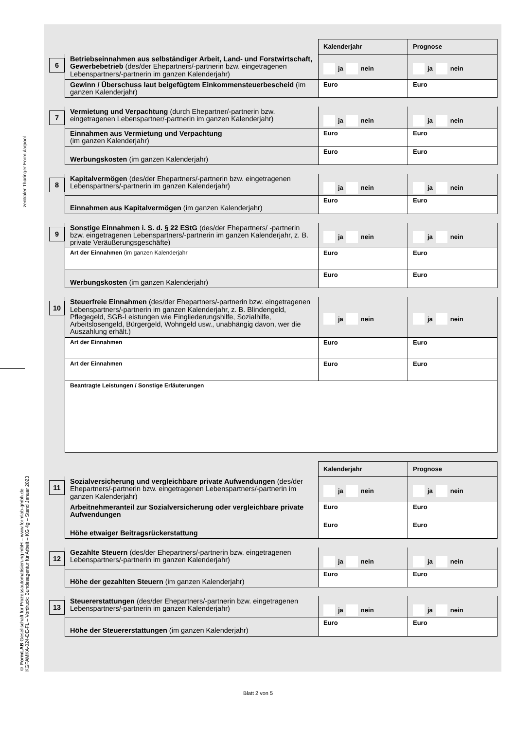zentraler Thüringer Formularpool
© FormLAB Gesellschaft für Prozessautomatisierung mbH – www.formlab-gmbh.de
KGFAMKA-024-DE-FL – Vordruck: Bundesagentur für Arbeit – KG 4g – Stand Januar 2023
| | | Kalenderjahr | Prognose |
| 6 | Betriebseinnahmen aus selbständiger Arbeit, Land- und Forst­wirtschaft, Gewerbebetrieb (des/der Ehepartners/-partnerin bzw. eingetragenen Lebenspartners/-partnerin im ganzen Kalenderjahr) | ja nein | ja nein |
| | Gewinn / Überschuss laut beigefügtem Einkommensteuerbescheid (im ganzen Kalenderjahr) | Euro | Euro |
| 7 | Vermietung und Verpachtung (durch Ehepartner/-partnerin bzw. eingetragenen Lebenspartner/-partnerin im ganzen Kalenderjahr) | ja nein | ja nein |
| | Einnahmen aus Vermietung und Verpachtung (im ganzen Kalenderjahr) | Euro | Euro |
| | Werbungskosten (im ganzen Kalenderjahr) | Euro | Euro |
| 8 | Kapitalvermögen (des/der Ehepartners/-partnerin bzw. eingetragenen Lebenspartners/-partnerin im ganzen Kalenderjahr) | ja nein | ja nein |
| | Einnahmen aus Kapitalvermögen (im ganzen Kalenderjahr) | Euro | Euro |
| 9 | Sonstige Einnahmen i. S. d. § 22 EStG (des/der Ehepartners/ -partnerin bzw. eingetragenen Lebenspartners/-partnerin im ganzen Kalenderjahr, z. B. private Veräußerungsgeschäfte) | ja nein | ja nein |
| | Art der Einnahmen (im ganzen Kalenderjahr | Euro | Euro |
| | Werbungskosten (im ganzen Kalenderjahr) | Euro | Euro |
| 10 | Steuerfreie Einnahmen (des/der Ehepartners/-partnerin bzw. eingetragenen Lebenspartners/-partnerin im ganzen Kalenderjahr, z. B. Blindengeld, Pflegegeld, SGB-Leistungen wie Eingliederungs­hilfe, Sozialhilfe, Arbeitslosengeld, Bürgergeld, Wohngeld usw., unabhängig davon, wer die Auszahlung erhält.) | ja nein | ja nein |
| | Art der Einnahmen | Euro | Euro |
| | Art der Einnahmen | Euro | Euro |
| | Beantragte Leistungen / Sonstige Erläuterungen | | |
| | | Kalenderjahr | Prognose |
| 11 | Sozialversicherung und vergleichbare private Aufwendungen (des/der Ehepartners/-partnerin bzw. eingetragenen Lebenspartners/-partnerin im ganzen Kalenderjahr) | ja nein | ja nein |
| | Arbeitnehmeranteil zur Sozialversicherung oder vergleichbare private Aufwendungen | Euro | Euro |
| | Höhe etwaiger Beitragsrückerstattung | Euro | Euro |
| 12 | Gezahlte Steuern (des/der Ehepartners/-partnerin bzw. eingetragenen Lebenspartners/-partnerin im ganzen Kalenderjahr) | ja nein | ja nein |
| | Höhe der gezahlten Steuern (im ganzen Kalenderjahr) | Euro | Euro |
| 13 | Steuererstattungen (des/der Ehepartners/-partnerin bzw. eingetragenen Lebenspartners/-partnerin im ganzen Kalenderjahr) | ja nein | ja nein |
| | Höhe der Steuererstattungen (im ganzen Kalenderjahr) | Euro | Euro |
Blatt 2 von 5